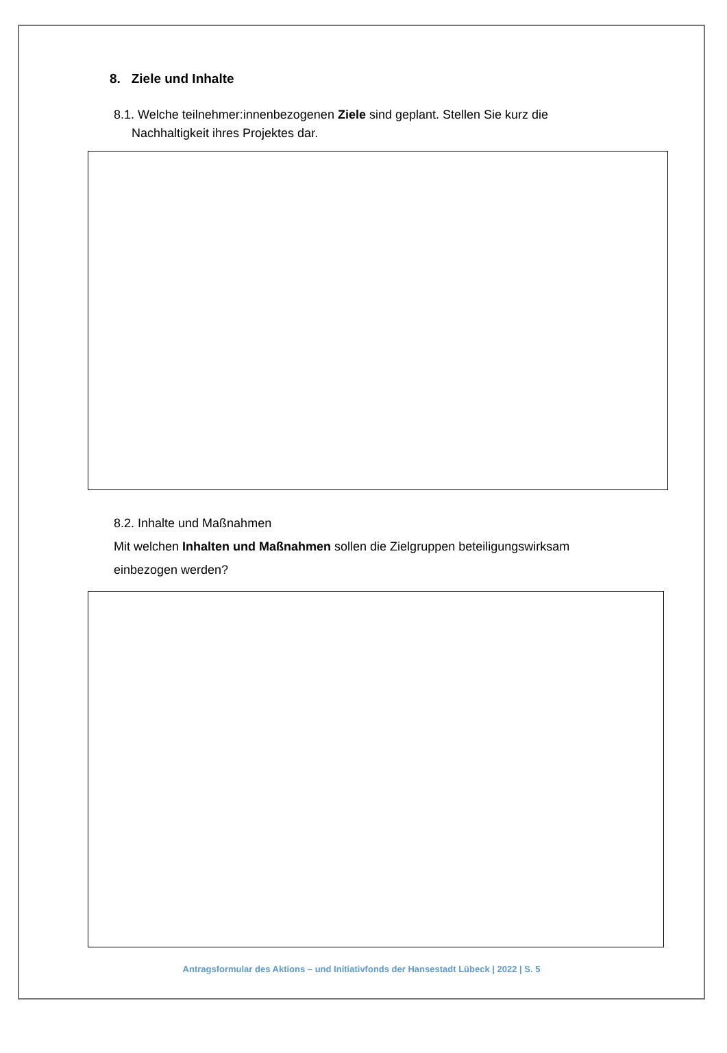8. Ziele und Inhalte
8.1. Welche teilnehmer:innenbezogenen Ziele sind geplant. Stellen Sie kurz die
Nachhaltigkeit ihres Projektes dar.
8.2. Inhalte und Maßnahmen
Mit welchen Inhalten und Maßnahmen sollen die Zielgruppen beteiligungswirksam einbezogen werden?
Antragsformular des Aktions – und Initiativfonds der Hansestadt Lübeck | 2022 | S. 5